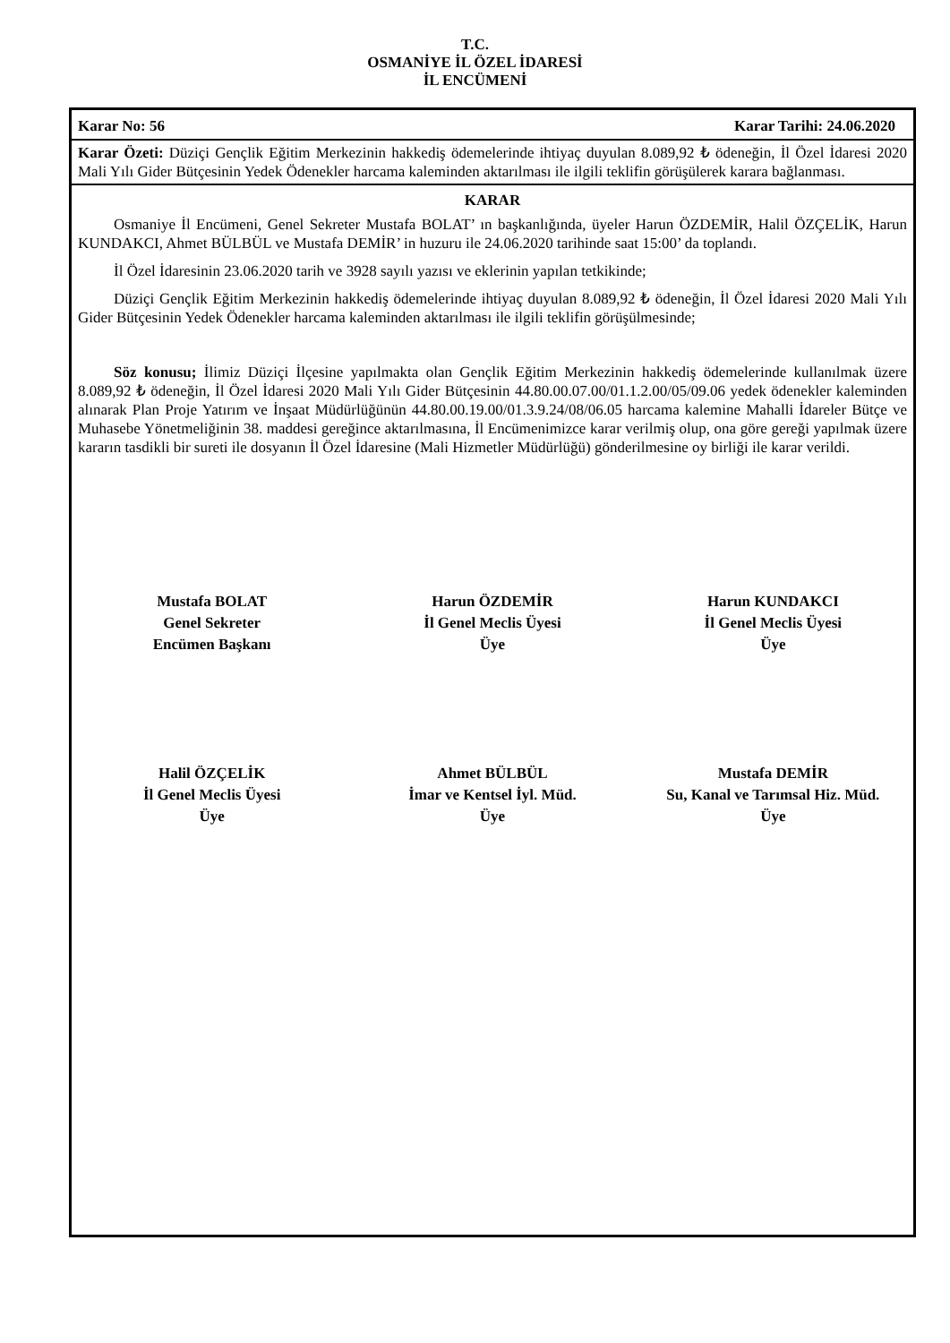T.C.
OSMANİYE İL ÖZEL İDARESİ
İL ENCÜMENİ
Karar No: 56 Karar Tarihi: 24.06.2020
Karar Özeti: Düziçi Gençlik Eğitim Merkezinin hakkediş ödemelerinde ihtiyaç duyulan 8.089,92 ₺ ödeneğin, İl Özel İdaresi 2020 Mali Yılı Gider Bütçesinin Yedek Ödenekler harcama kaleminden aktarılması ile ilgili teklifin görüşülerek karara bağlanması.
KARAR
Osmaniye İl Encümeni, Genel Sekreter Mustafa BOLAT’ ın başkanlığında, üyeler Harun ÖZDEMİR, Halil ÖZÇELİK, Harun KUNDAKCI, Ahmet BÜLBÜL ve Mustafa DEMİR’ in huzuru ile 24.06.2020 tarihinde saat 15:00’ da toplandı.
İl Özel İdaresinin 23.06.2020 tarih ve 3928 sayılı yazısı ve eklerinin yapılan tetkikinde;
Düziçi Gençlik Eğitim Merkezinin hakkediş ödemelerinde ihtiyaç duyulan 8.089,92 ₺ ödeneğin, İl Özel İdaresi 2020 Mali Yılı Gider Bütçesinin Yedek Ödenekler harcama kaleminden aktarılması ile ilgili teklifin görüşülmesinde;
Söz konusu; İlimiz Düziçi İlçesine yapılmakta olan Gençlik Eğitim Merkezinin hakkediş ödemelerinde kullanılmak üzere 8.089,92 ₺ ödeneğin, İl Özel İdaresi 2020 Mali Yılı Gider Bütçesinin 44.80.00.07.00/01.1.2.00/05/09.06 yedek ödenekler kaleminden alınarak Plan Proje Yatırım ve İnşaat Müdürlüğünün 44.80.00.19.00/01.3.9.24/08/06.05 harcama kalemine Mahalli İdareler Bütçe ve Muhasebe Yönetmeliğinin 38. maddesi gereğince aktarılmasına, İl Encümenimizce karar verilmiş olup, ona göre gereği yapılmak üzere kararın tasdikli bir sureti ile dosyanın İl Özel İdaresine (Mali Hizmetler Müdürlüğü) gönderilmesine oy birliği ile karar verildi.
Mustafa BOLAT
Genel Sekreter
Encümen Başkanı
Harun ÖZDEMİR
İl Genel Meclis Üyesi
Üye
Harun KUNDAKCI
İl Genel Meclis Üyesi
Üye
Halil ÖZÇELİK
İl Genel Meclis Üyesi
Üye
Ahmet BÜLBÜL
İmar ve Kentsel İyl. Müd.
Üye
Mustafa DEMİR
Su, Kanal ve Tarımsal Hiz. Müd.
Üye